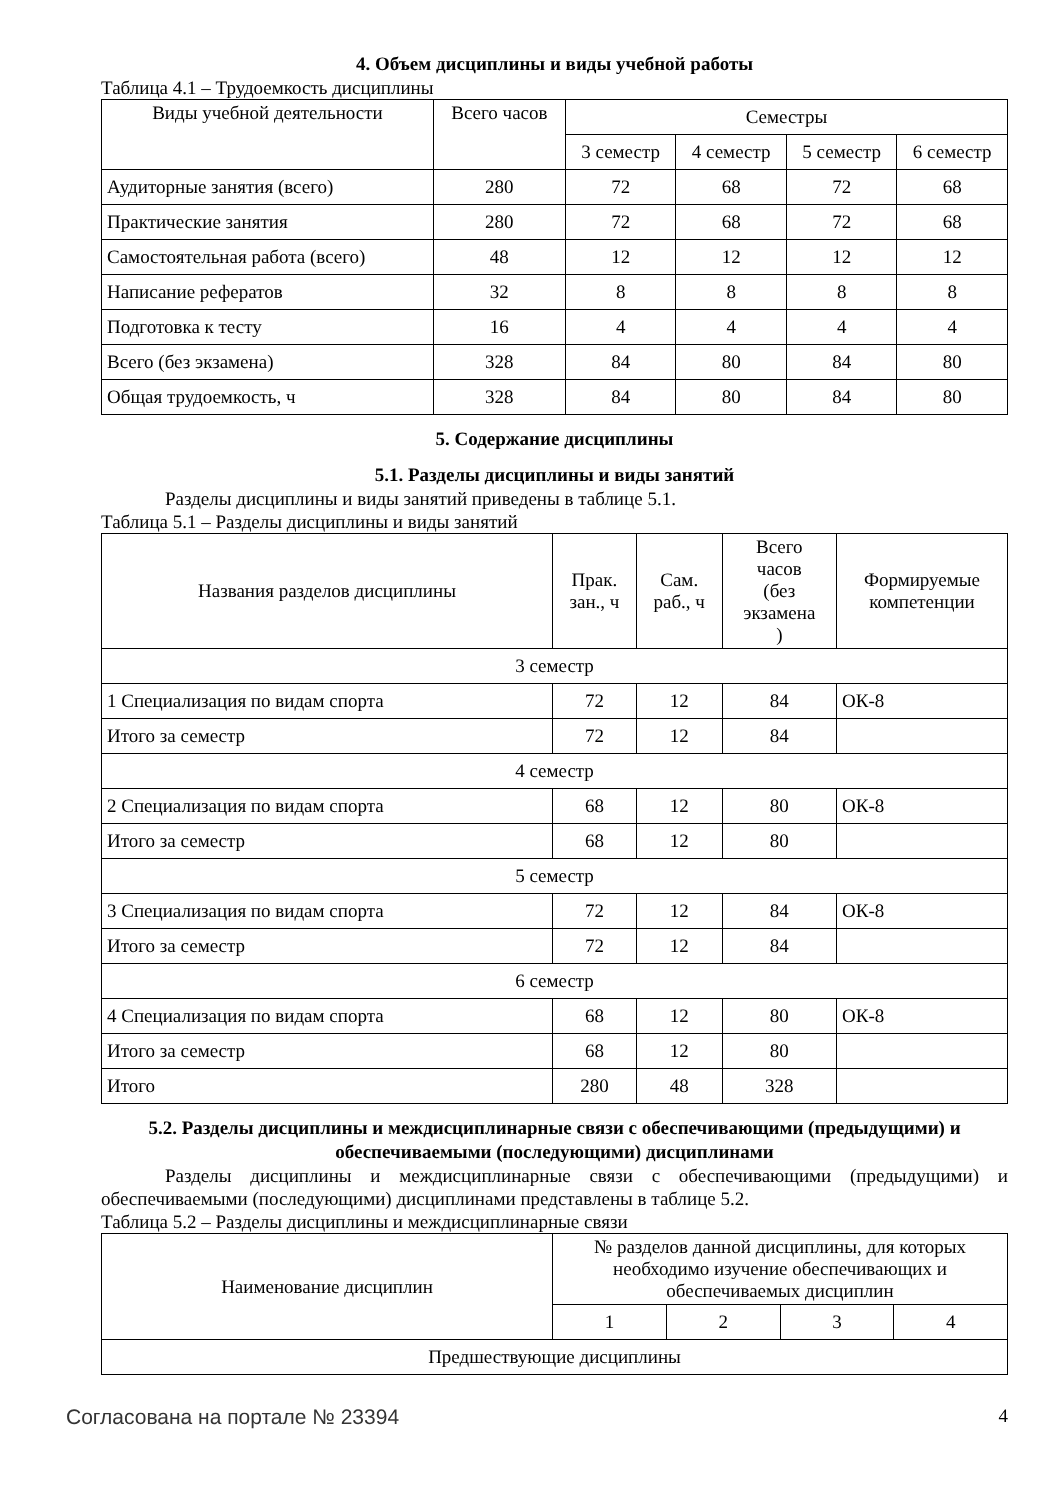4. Объем дисциплины и виды учебной работы
Таблица 4.1 – Трудоемкость дисциплины
| Виды учебной деятельности | Всего часов | Семестры | | | |
| --- | --- | --- | --- | --- | --- |
| | | 3 семестр | 4 семестр | 5 семестр | 6 семестр |
| Аудиторные занятия (всего) | 280 | 72 | 68 | 72 | 68 |
| Практические занятия | 280 | 72 | 68 | 72 | 68 |
| Самостоятельная работа (всего) | 48 | 12 | 12 | 12 | 12 |
| Написание рефератов | 32 | 8 | 8 | 8 | 8 |
| Подготовка к тесту | 16 | 4 | 4 | 4 | 4 |
| Всего (без экзамена) | 328 | 84 | 80 | 84 | 80 |
| Общая трудоемкость, ч | 328 | 84 | 80 | 84 | 80 |
5. Содержание дисциплины
5.1. Разделы дисциплины и виды занятий
Разделы дисциплины и виды занятий приведены в таблице 5.1.
Таблица 5.1 – Разделы дисциплины и виды занятий
| Названия разделов дисциплины | Прак. зан., ч | Сам. раб., ч | Всего часов (без экзамена ) | Формируемые компетенции |
| --- | --- | --- | --- | --- |
| 3 семестр | | | | |
| 1 Специализация по видам спорта | 72 | 12 | 84 | ОК-8 |
| Итого за семестр | 72 | 12 | 84 | |
| 4 семестр | | | | |
| 2 Специализация по видам спорта | 68 | 12 | 80 | ОК-8 |
| Итого за семестр | 68 | 12 | 80 | |
| 5 семестр | | | | |
| 3 Специализация по видам спорта | 72 | 12 | 84 | ОК-8 |
| Итого за семестр | 72 | 12 | 84 | |
| 6 семестр | | | | |
| 4 Специализация по видам спорта | 68 | 12 | 80 | ОК-8 |
| Итого за семестр | 68 | 12 | 80 | |
| Итого | 280 | 48 | 328 | |
5.2. Разделы дисциплины и междисциплинарные связи с обеспечивающими (предыдущими) и обеспечиваемыми (последующими) дисциплинами
Разделы дисциплины и междисциплинарные связи с обеспечивающими (предыдущими) и обеспечиваемыми (последующими) дисциплинами представлены в таблице 5.2.
Таблица 5.2 – Разделы дисциплины и междисциплинарные связи
| Наименование дисциплин | № разделов данной дисциплины, для которых необходимо изучение обеспечивающих и обеспечиваемых дисциплин | | | |
| --- | --- | --- | --- | --- |
| | 1 | 2 | 3 | 4 |
| Предшествующие дисциплины | | | | |
Согласована на портале № 23394 4